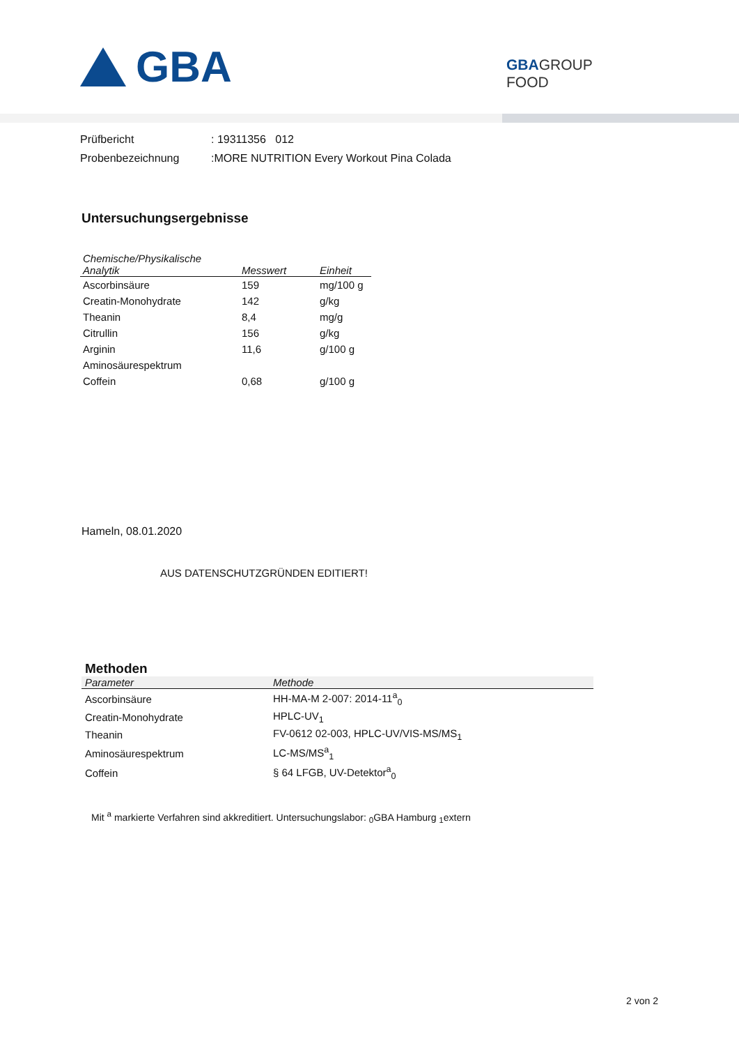GBA
GBAGROUP
FOOD
Prüfbericht: 19311356 012
Probenbezeichnung:MORE NUTRITION Every Workout Pina Colada
Untersuchungsergebnisse
| Chemische/Physikalische Analytik | Messwert | Einheit |
| --- | --- | --- |
| Ascorbinsäure | 159 | mg/100 g |
| Creatin-Monohydrate | 142 | g/kg |
| Theanin | 8,4 | mg/g |
| Citrullin | 156 | g/kg |
| Arginin | 11,6 | g/100 g |
| Aminosäurespektrum | | |
| Coffein | 0,68 | g/100 g |
Hameln, 08.01.2020
AUS DATENSCHUTZGRÜNDEN EDITIERT!
Methoden
| Parameter | Methode |
| --- | --- |
| Ascorbinsäure | HH-MA-M 2-007: 2014-11<sup>a</sup><sub>0</sub> |
| Creatin-Monohydrate | HPLC-UV<sub>1</sub> |
| Theanin | FV-0612 02-003, HPLC-UV/VIS-MS/MS<sub>1</sub> |
| Aminosäurespektrum | LC-MS/MS<sup>a</sup><sub>1</sub> |
| Coffein | § 64 LFGB, UV-Detektor<sup>a</sup><sub>0</sub> |
Mit <sup>a</sup> markierte Verfahren sind akkreditiert. Untersuchungslabor: <sub>0</sub>GBA Hamburg <sub>1</sub>extern
2 von 2